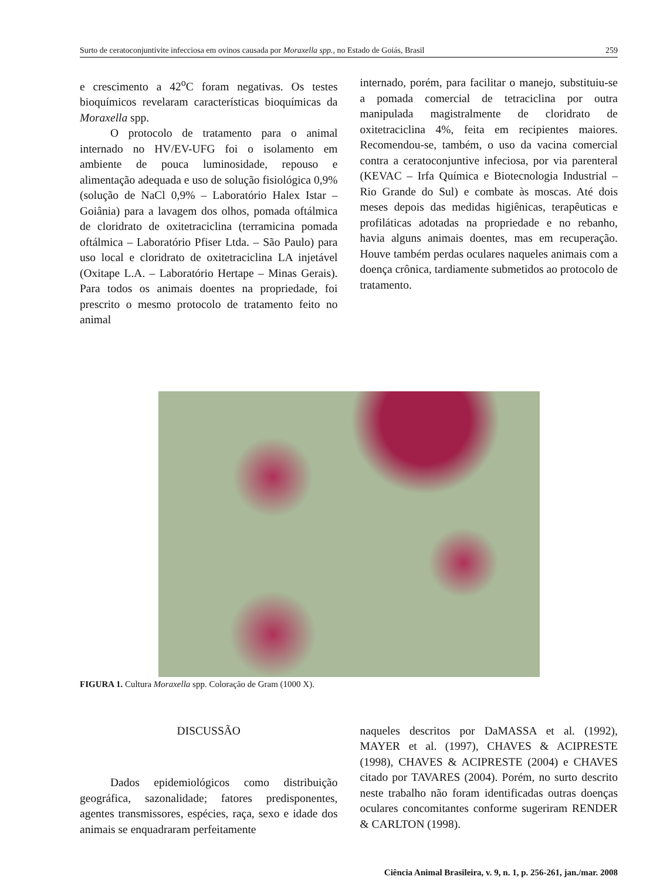Surto de ceratoconjuntivite infecciosa em ovinos causada por Moraxella spp., no Estado de Goiás, Brasil 259
e crescimento a 42<sup>o</sup>C foram negativas. Os testes bioquímicos revelaram características bioquímicas da Moraxella spp.
O protocolo de tratamento para o animal internado no HV/EV-UFG foi o isolamento em ambiente de pouca luminosidade, repouso e alimentação adequada e uso de solução fisiológica 0,9% (solução de NaCl 0,9% – Laboratório Halex Istar – Goiânia) para a lavagem dos olhos, pomada oftálmica de cloridrato de oxitetraciclina (terramicina pomada oftálmica – Laboratório Pfiser Ltda. – São Paulo) para uso local e cloridrato de oxitetraciclina LA injetável (Oxitape L.A. – Laboratório Hertape – Minas Gerais). Para todos os animais doentes na propriedade, foi prescrito o mesmo protocolo de tratamento feito no animal
internado, porém, para facilitar o manejo, substituiu-se a pomada comercial de tetraciclina por outra manipulada magistralmente de cloridrato de oxitetraciclina 4%, feita em recipientes maiores. Recomendou-se, também, o uso da vacina comercial contra a ceratoconjuntive infeciosa, por via parenteral (KEVAC – Irfa Química e Biotecnologia Industrial – Rio Grande do Sul) e combate às moscas. Até dois meses depois das medidas higiênicas, terapêuticas e profiláticas adotadas na propriedade e no rebanho, havia alguns animais doentes, mas em recuperação. Houve também perdas oculares naqueles animais com a doença crônica, tardiamente submetidos ao protocolo de tratamento.
FIGURA 1. Cultura Moraxella spp. Coloração de Gram (1000 X).
DISCUSSÃO
Dados epidemiológicos como distribuição geográfica, sazonalidade; fatores predisponentes, agentes transmissores, espécies, raça, sexo e idade dos animais se enquadraram perfeitamente
naqueles descritos por DaMASSA et al. (1992), MAYER et al. (1997), CHAVES & ACIPRESTE (1998), CHAVES & ACIPRESTE (2004) e CHAVES citado por TAVARES (2004). Porém, no surto descrito neste trabalho não foram identificadas outras doenças oculares concomitantes conforme sugeriram RENDER & CARLTON (1998).
Ciência Animal Brasileira, v. 9, n. 1, p. 256-261, jan./mar. 2008